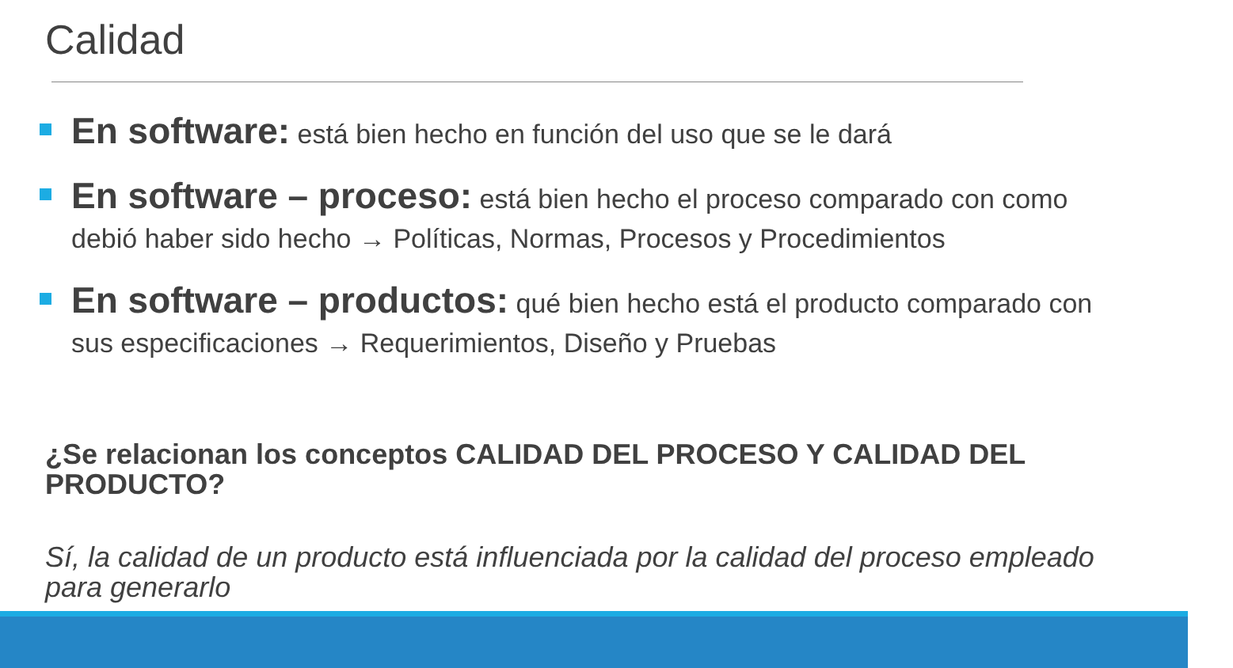Calidad
En software: está bien hecho en función del uso que se le dará
En software – proceso: está bien hecho el proceso comparado con como debió haber sido hecho → Políticas, Normas, Procesos y Procedimientos
En software – productos: qué bien hecho está el producto comparado con sus especificaciones → Requerimientos, Diseño y Pruebas
¿Se relacionan los conceptos CALIDAD DEL PROCESO Y CALIDAD DEL PRODUCTO?
Sí, la calidad de un producto está influenciada por la calidad del proceso empleado para generarlo